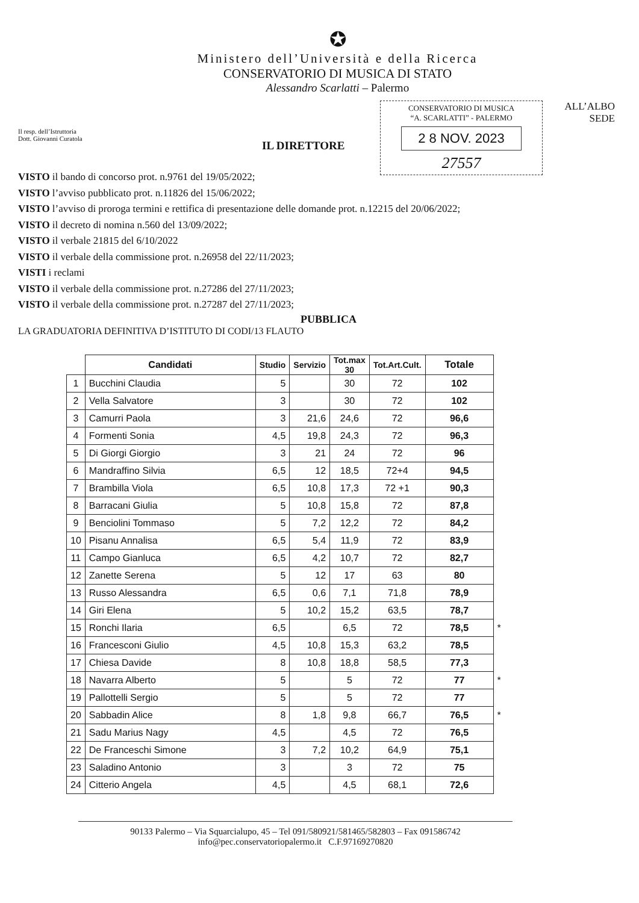✪
Ministero dell’Università e della Ricerca
CONSERVATORIO DI MUSICA DI STATO
Alessandro Scarlatti – Palermo
Il resp. dell’Istruttoria
Dott. Giovanni Curatola
CONSERVATORIO DI MUSICA
“A. SCARLATTI” - PALERMO
2 8 NOV. 2023
27557
ALL’ALBO
SEDE
IL DIRETTORE
VISTO il bando di concorso prot. n.9761 del 19/05/2022;
VISTO l’avviso pubblicato prot. n.11826 del 15/06/2022;
VISTO l’avviso di proroga termini e rettifica di presentazione delle domande prot. n.12215 del 20/06/2022;
VISTO il decreto di nomina n.560 del 13/09/2022;
VISTO il verbale 21815 del 6/10/2022
VISTO il verbale della commissione prot. n.26958 del 22/11/2023;
VISTI i reclami
VISTO il verbale della commissione prot. n.27286 del 27/11/2023;
VISTO il verbale della commissione prot. n.27287 del 27/11/2023;
PUBBLICA
LA GRADUATORIA DEFINITIVA D’ISTITUTO DI CODI/13 FLAUTO
| | Candidati | Studio | Servizio | Tot.max 30 | Tot.Art.Cult. | Totale | |
| --- | --- | --- | --- | --- | --- | --- | --- |
| 1 | Bucchini Claudia | 5 | | 30 | 72 | 102 | |
| 2 | Vella Salvatore | 3 | | 30 | 72 | 102 | |
| 3 | Camurri Paola | 3 | 21,6 | 24,6 | 72 | 96,6 | |
| 4 | Formenti Sonia | 4,5 | 19,8 | 24,3 | 72 | 96,3 | |
| 5 | Di Giorgi Giorgio | 3 | 21 | 24 | 72 | 96 | |
| 6 | Mandraffino Silvia | 6,5 | 12 | 18,5 | 72+4 | 94,5 | |
| 7 | Brambilla Viola | 6,5 | 10,8 | 17,3 | 72 +1 | 90,3 | |
| 8 | Barracani Giulia | 5 | 10,8 | 15,8 | 72 | 87,8 | |
| 9 | Benciolini Tommaso | 5 | 7,2 | 12,2 | 72 | 84,2 | |
| 10 | Pisanu Annalisa | 6,5 | 5,4 | 11,9 | 72 | 83,9 | |
| 11 | Campo Gianluca | 6,5 | 4,2 | 10,7 | 72 | 82,7 | |
| 12 | Zanette Serena | 5 | 12 | 17 | 63 | 80 | |
| 13 | Russo Alessandra | 6,5 | 0,6 | 7,1 | 71,8 | 78,9 | |
| 14 | Giri Elena | 5 | 10,2 | 15,2 | 63,5 | 78,7 | |
| 15 | Ronchi Ilaria | 6,5 | | 6,5 | 72 | 78,5 | * |
| 16 | Francesconi Giulio | 4,5 | 10,8 | 15,3 | 63,2 | 78,5 | |
| 17 | Chiesa Davide | 8 | 10,8 | 18,8 | 58,5 | 77,3 | |
| 18 | Navarra Alberto | 5 | | 5 | 72 | 77 | * |
| 19 | Pallottelli Sergio | 5 | | 5 | 72 | 77 | |
| 20 | Sabbadin Alice | 8 | 1,8 | 9,8 | 66,7 | 76,5 | * |
| 21 | Sadu Marius Nagy | 4,5 | | 4,5 | 72 | 76,5 | |
| 22 | De Franceschi Simone | 3 | 7,2 | 10,2 | 64,9 | 75,1 | |
| 23 | Saladino Antonio | 3 | | 3 | 72 | 75 | |
| 24 | Citterio Angela | 4,5 | | 4,5 | 68,1 | 72,6 | |
90133 Palermo – Via Squarcialupo, 45 – Tel 091/580921/581465/582803 – Fax 091586742
info@pec.conservatoriopalermo.it C.F.97169270820